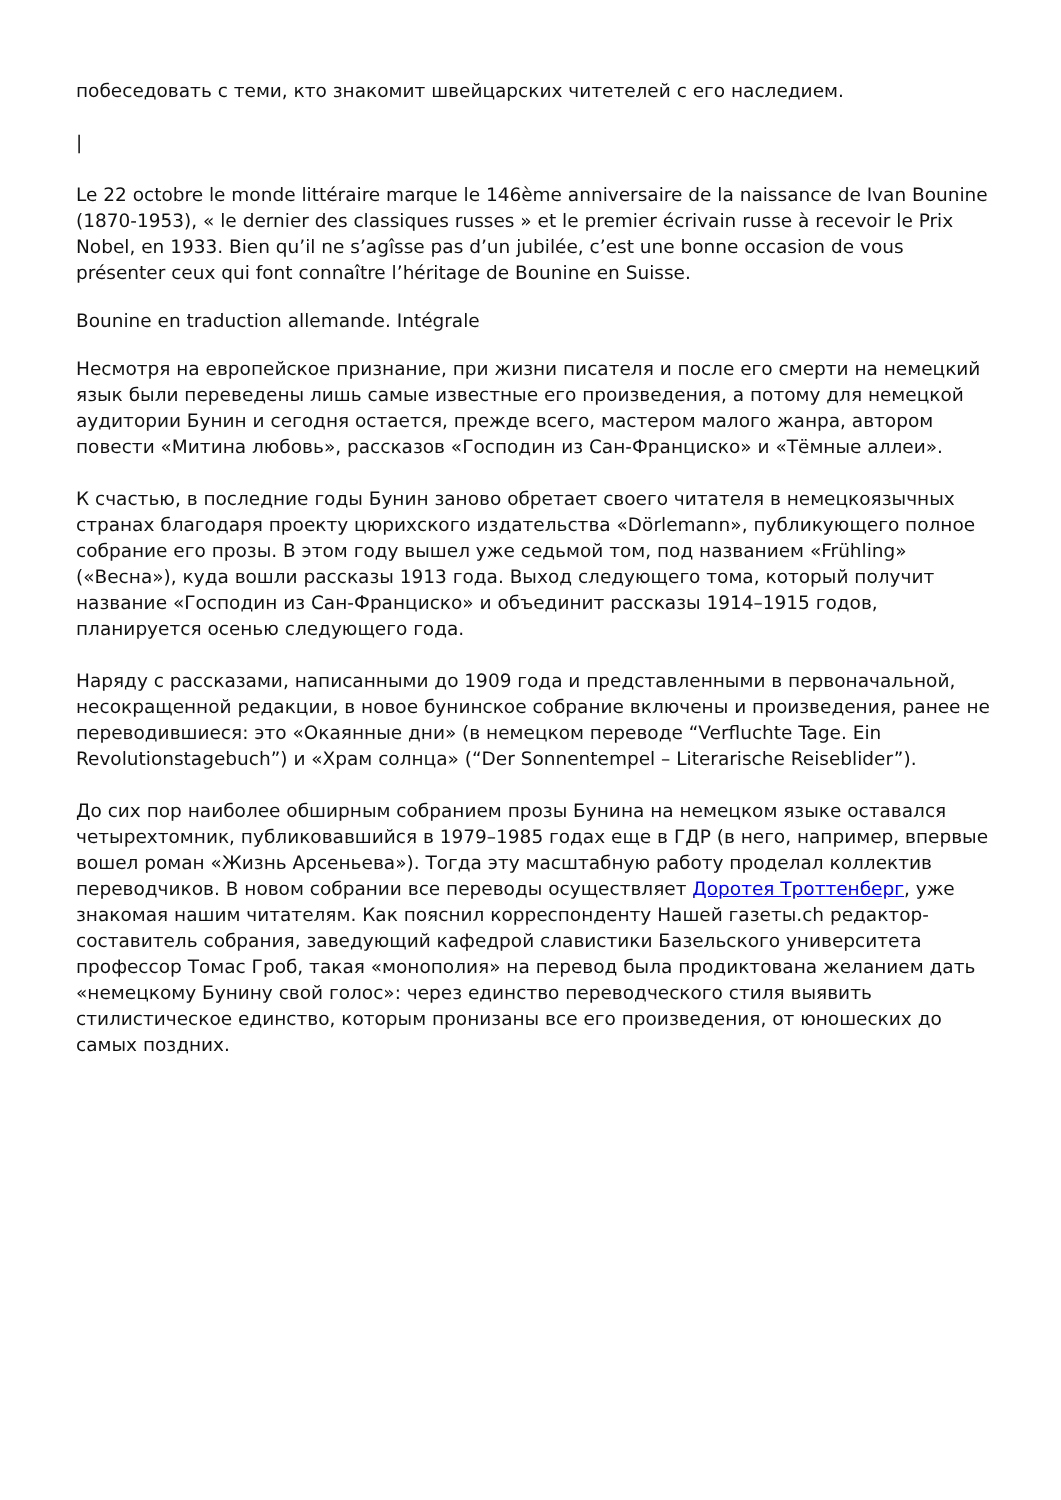побеседовать с теми, кто знакомит швейцарских читетелей с его наследием.
|
Le 22 octobre le monde littéraire marque le 146ème anniversaire de la naissance de Ivan Bounine (1870-1953), « le dernier des classiques russes » et le premier écrivain russe à recevoir le Prix Nobel, en 1933. Bien qu’il ne s’agîsse pas d’un jubilée, c’est une bonne occasion de vous présenter ceux qui font connaître l’héritage de Bounine en Suisse.
Bounine en traduction allemande. Intégrale
Несмотря на европейское признание, при жизни писателя и после его смерти на немецкий язык были переведены лишь самые известные его произведения, а потому для немецкой аудитории Бунин и сегодня остается, прежде всего, мастером малого жанра, автором повести «Митина любовь», рассказов «Господин из Сан-Франциско» и «Тёмные аллеи».
К счастью, в последние годы Бунин заново обретает своего читателя в немецкоязычных странах благодаря проекту цюрихского издательства «Dörlemann», публикующего полное собрание его прозы. В этом году вышел уже седьмой том, под названием «Frühling» («Весна»), куда вошли рассказы 1913 года. Выход следующего тома, который получит название «Господин из Сан-Франциско» и объединит рассказы 1914–1915 годов, планируется осенью следующего года.
Наряду с рассказами, написанными до 1909 года и представленными в первоначальной, несокращенной редакции, в новое бунинское собрание включены и произведения, ранее не переводившиеся: это «Окаянные дни» (в немецком переводе “Verfluchte Tage. Ein Revolutionstagebuch”) и «Храм солнца» (“Der Sonnentempel – Literarische Reiseblider”).
До сих пор наиболее обширным собранием прозы Бунина на немецком языке оставался четырехтомник, публиковавшийся в 1979–1985 годах еще в ГДР (в него, например, впервые вошел роман «Жизнь Арсеньева»). Тогда эту масштабную работу проделал коллектив переводчиков. В новом собрании все переводы осуществляет Доротея Троттенберг, уже знакомая нашим читателям. Как пояснил корреспонденту Нашей газеты.ch редактор-составитель собрания, заведующий кафедрой славистики Базельского университета профессор Томас Гроб, такая «монополия» на перевод была продиктована желанием дать «немецкому Бунину свой голос»: через единство переводческого стиля выявить стилистическое единство, которым пронизаны все его произведения, от юношеских до самых поздних.